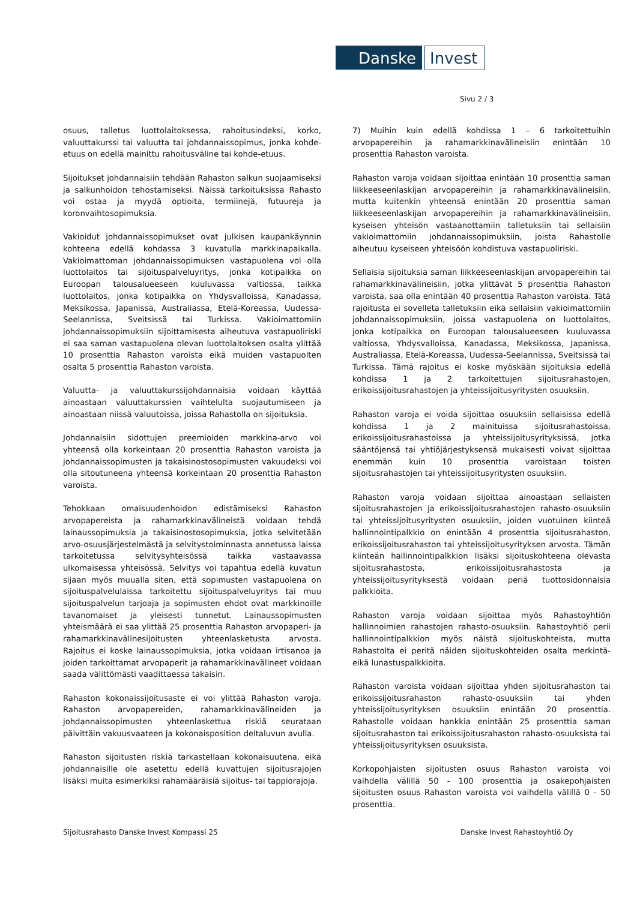Danske Invest
Sivu 2 / 3
osuus, talletus luottolaitoksessa, rahoitusindeksi, korko, valuuttakurssi tai valuutta tai johdannaissopimus, jonka kohde-etuus on edellä mainittu rahoitusväline tai kohde-etuus.
Sijoitukset johdannaisiin tehdään Rahaston salkun suojaamiseksi ja salkunhoidon tehostamiseksi. Näissä tarkoituksissa Rahasto voi ostaa ja myydä optioita, termiinejä, futuureja ja koronvaihtosopimuksia.
Vakioidut johdannaissopimukset ovat julkisen kaupankäynnin kohteena edellä kohdassa 3 kuvatulla markkinapaikalla. Vakioimattoman johdannaissopimuksen vastapuolena voi olla luottolaitos tai sijoituspalveluyritys, jonka kotipaikka on Euroopan talousalueeseen kuuluvassa valtiossa, taikka luottolaitos, jonka kotipaikka on Yhdysvalloissa, Kanadassa, Meksikossa, Japanissa, Australiassa, Etelä-Koreassa, Uudessa-Seelannissa, Sveitsissä tai Turkissa. Vakioimattomiin johdannaissopimuksiin sijoittamisesta aiheutuva vastapuoliriski ei saa saman vastapuolena olevan luottolaitoksen osalta ylittää 10 prosenttia Rahaston varoista eikä muiden vastapuolten osalta 5 prosenttia Rahaston varoista.
Valuutta- ja valuuttakurssijohdannaisia voidaan käyttää ainoastaan valuuttakurssien vaihtelulta suojautumiseen ja ainoastaan niissä valuutoissa, joissa Rahastolla on sijoituksia.
Johdannaisiin sidottujen preemioiden markkina-arvo voi yhteensä olla korkeintaan 20 prosenttia Rahaston varoista ja johdannaissopimusten ja takaisinostosopimusten vakuudeksi voi olla sitoutuneena yhteensä korkeintaan 20 prosenttia Rahaston varoista.
Tehokkaan omaisuudenhoidon edistämiseksi Rahaston arvopapereista ja rahamarkkinavälineistä voidaan tehdä lainaussopimuksia ja takaisinostosopimuksia, jotka selvitetään arvo-osuusjärjestelmästä ja selvitystoiminnasta annetussa laissa tarkoitetussa selvitysyhteisössä taikka vastaavassa ulkomaisessa yhteisössä. Selvitys voi tapahtua edellä kuvatun sijaan myös muualla siten, että sopimusten vastapuolena on sijoituspalvelulaissa tarkoitettu sijoituspalveluyritys tai muu sijoituspalvelun tarjoaja ja sopimusten ehdot ovat markkinoille tavanomaiset ja yleisesti tunnetut. Lainaussopimusten yhteismäärä ei saa ylittää 25 prosenttia Rahaston arvopaperi- ja rahamarkkinavälinesijoitusten yhteenlasketusta arvosta. Rajoitus ei koske lainaussopimuksia, jotka voidaan irtisanoa ja joiden tarkoittamat arvopaperit ja rahamarkkinavälineet voidaan saada välittömästi vaadittaessa takaisin.
Rahaston kokonaissijoitusaste ei voi ylittää Rahaston varoja. Rahaston arvopapereiden, rahamarkkinavälineiden ja johdannaissopimusten yhteenlaskettua riskiä seurataan päivittäin vakuusvaateen ja kokonaisposition deltaluvun avulla.
Rahaston sijoitusten riskiä tarkastellaan kokonaisuutena, eikä johdannaisille ole asetettu edellä kuvattujen sijoitusrajojen lisäksi muita esimerkiksi rahamääräisiä sijoitus- tai tappiorajoja.
7) Muihin kuin edellä kohdissa 1 – 6 tarkoitettuihin arvopapereihin ja rahamarkkinavälineisiin enintään 10 prosenttia Rahaston varoista.
Rahaston varoja voidaan sijoittaa enintään 10 prosenttia saman liikkeeseenlaskijan arvopapereihin ja rahamarkkinavälineisiin, mutta kuitenkin yhteensä enintään 20 prosenttia saman liikkeeseenlaskijan arvopapereihin ja rahamarkkinavälineisiin, kyseisen yhteisön vastaanottamiin talletuksiin tai sellaisiin vakioimattomiin johdannaissopimuksiin, joista Rahastolle aiheutuu kyseiseen yhteisöön kohdistuva vastapuoliriski.
Sellaisia sijoituksia saman liikkeeseenlaskijan arvopapereihin tai rahamarkkinavälineisiin, jotka ylittävät 5 prosenttia Rahaston varoista, saa olla enintään 40 prosenttia Rahaston varoista. Tätä rajoitusta ei sovelleta talletuksiin eikä sellaisiin vakioimattomiin johdannaissopimuksiin, joissa vastapuolena on luottolaitos, jonka kotipaikka on Euroopan talousalueeseen kuuluvassa valtiossa, Yhdysvalloissa, Kanadassa, Meksikossa, Japanissa, Australiassa, Etelä-Koreassa, Uudessa-Seelannissa, Sveitsissä tai Turkissa. Tämä rajoitus ei koske myöskään sijoituksia edellä kohdissa 1 ja 2 tarkoitettujen sijoitusrahastojen, erikoissijoitusrahastojen ja yhteissijoitusyritysten osuuksiin.
Rahaston varoja ei voida sijoittaa osuuksiin sellaisissa edellä kohdissa 1 ja 2 mainituissa sijoitusrahastoissa, erikoissijoitusrahastoissa ja yhteissijoitusyrityksissä, jotka sääntöjensä tai yhtiöjärjestyksensä mukaisesti voivat sijoittaa enemmän kuin 10 prosenttia varoistaan toisten sijoitusrahastojen tai yhteissijoitusyritysten osuuksiin.
Rahaston varoja voidaan sijoittaa ainoastaan sellaisten sijoitusrahastojen ja erikoissijoitusrahastojen rahasto-osuuksiin tai yhteissijoitusyritysten osuuksiin, joiden vuotuinen kiinteä hallinnointipalkkio on enintään 4 prosenttia sijoitusrahaston, erikoissijoitusrahaston tai yhteissijoitusyrityksen arvosta. Tämän kiinteän hallinnointipalkkion lisäksi sijoituskohteena olevasta sijoitusrahastosta, erikoissijoitusrahastosta ja yhteissijoitusyrityksestä voidaan periä tuottosidonnaisia palkkioita.
Rahaston varoja voidaan sijoittaa myös Rahastoyhtiön hallinnoimien rahastojen rahasto-osuuksiin. Rahastoyhtiö perii hallinnointipalkkion myös näistä sijoituskohteista, mutta Rahastolta ei peritä näiden sijoituskohteiden osalta merkintä- eikä lunastuspalkkioita.
Rahaston varoista voidaan sijoittaa yhden sijoitusrahaston tai erikoissijoitusrahaston rahasto-osuuksiin tai yhden yhteissijoitusyrityksen osuuksiin enintään 20 prosenttia. Rahastolle voidaan hankkia enintään 25 prosenttia saman sijoitusrahaston tai erikoissijoitusrahaston rahasto-osuuksista tai yhteissijoitusyrityksen osuuksista.
Korkopohjaisten sijoitusten osuus Rahaston varoista voi vaihdella välillä 50 - 100 prosenttia ja osakepohjaisten sijoitusten osuus Rahaston varoista voi vaihdella välillä 0 - 50 prosenttia.
Sijoitusrahasto Danske Invest Kompassi 25
Danske Invest Rahastoyhtiö Oy